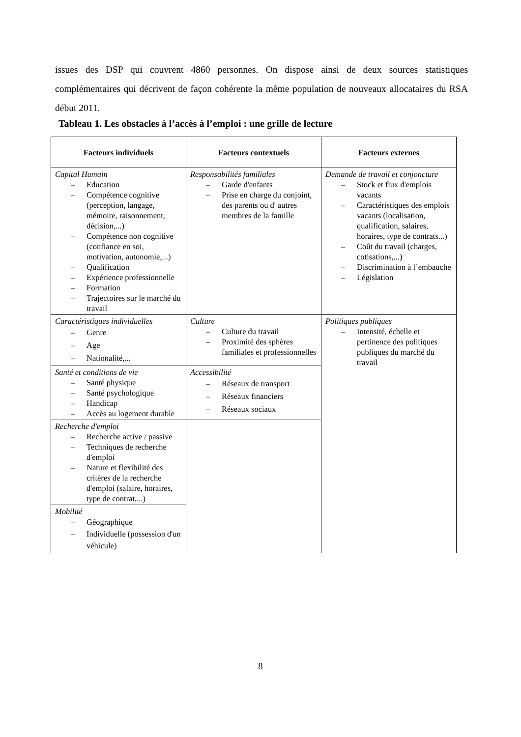issues des DSP qui couvrent 4860 personnes. On dispose ainsi de deux sources statistiques complémentaires qui décrivent de façon cohérente la même population de nouveaux allocataires du RSA début 2011.
Tableau 1. Les obstacles à l’accès à l’emploi : une grille de lecture
| Facteurs individuels | Facteurs contextuels | Facteurs externes |
| --- | --- | --- |
| Capital Humain – Education – Compétence cognitive (perception, langage, mémoire, raisonnement, décision,...) – Compétence non cognitive (confiance en soi, motivation, autonomie,...) – Qualification – Expérience professionnelle – Formation – Trajectoires sur le marché du travail | Responsabilités familiales – Garde d'enfants – Prise en charge du conjoint, des parents ou d' autres membres de la famille | Demande de travail et conjoncture – Stock et flux d'emplois vacants – Caractéristiques des emplois vacants (localisation, qualification, salaires, horaires, type de contrats...) – Coût du travail (charges, cotisations,...) – Discrimination à l’embauche – Législation |
| Caractéristiques individuelles – Genre – Age – Nationalité,... | Culture – Culture du travail – Proximité des sphères familiales et professionnelles | Politiques publiques – Intensité, échelle et pertinence des politiques publiques du marché du travail |
| Santé et conditions de vie – Santé physique – Santé psychologique – Handicap – Accès au logement durable | Accessibilité – Réseaux de transport – Réseaux financiers – Réseaux sociaux | |
| Recherche d'emploi – Recherche active / passive – Techniques de recherche d'emploi – Nature et flexibilité des critères de la recherche d'emploi (salaire, horaires, type de contrat,...) | | |
| Mobilité – Géographique – Individuelle (possession d'un véhicule) | | |
8